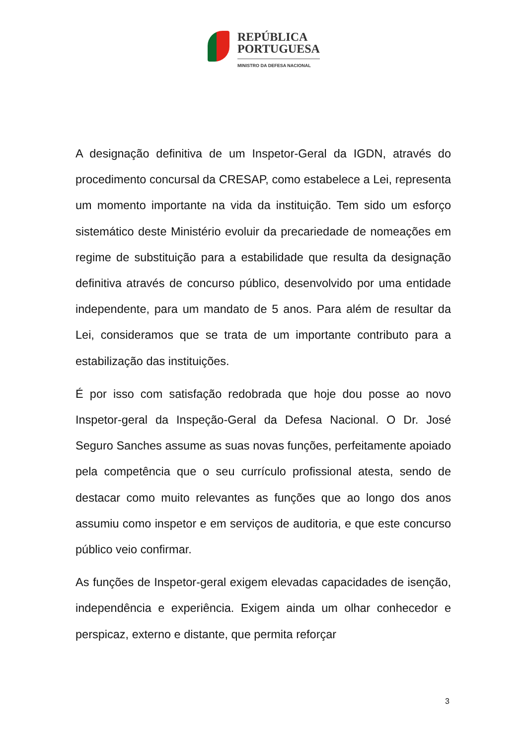REPÚBLICA
PORTUGUESA
MINISTRO DA DEFESA NACIONAL
A designação definitiva de um Inspetor-Geral da IGDN, através do procedimento concursal da CRESAP, como estabelece a Lei, representa um momento importante na vida da instituição. Tem sido um esforço sistemático deste Ministério evoluir da precariedade de nomeações em regime de substituição para a estabilidade que resulta da designação definitiva através de concurso público, desenvolvido por uma entidade independente, para um mandato de 5 anos. Para além de resultar da Lei, consideramos que se trata de um importante contributo para a estabilização das instituições.
É por isso com satisfação redobrada que hoje dou posse ao novo Inspetor-geral da Inspeção-Geral da Defesa Nacional. O Dr. José Seguro Sanches assume as suas novas funções, perfeitamente apoiado pela competência que o seu currículo profissional atesta, sendo de destacar como muito relevantes as funções que ao longo dos anos assumiu como inspetor e em serviços de auditoria, e que este concurso público veio confirmar.
As funções de Inspetor-geral exigem elevadas capacidades de isenção, independência e experiência. Exigem ainda um olhar conhecedor e perspicaz, externo e distante, que permita reforçar
3